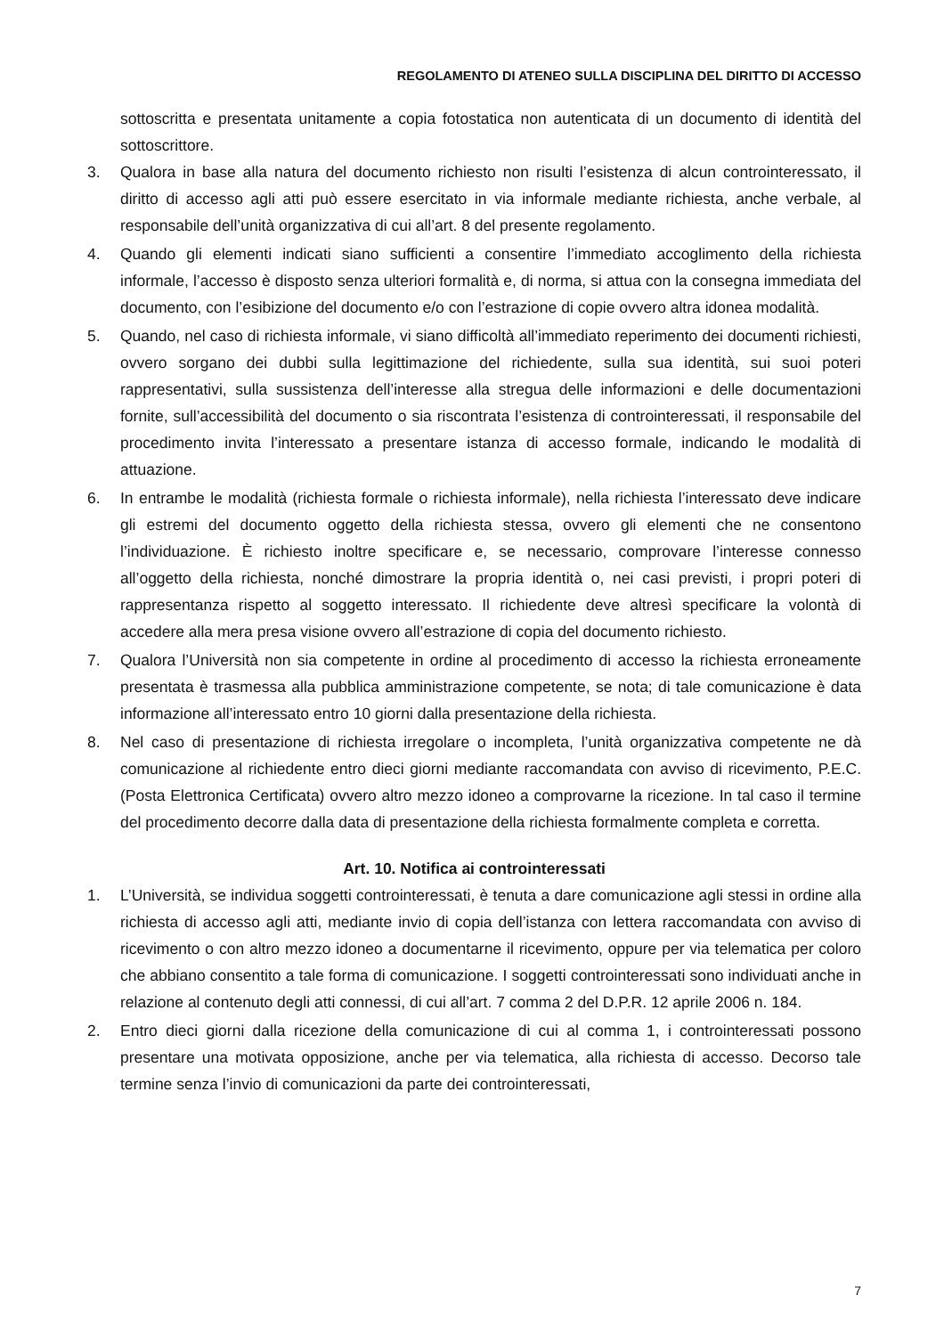REGOLAMENTO DI ATENEO SULLA DISCIPLINA DEL DIRITTO DI ACCESSO
sottoscritta e presentata unitamente a copia fotostatica non autenticata di un documento di identità del sottoscrittore.
3. Qualora in base alla natura del documento richiesto non risulti l’esistenza di alcun controinteressato, il diritto di accesso agli atti può essere esercitato in via informale mediante richiesta, anche verbale, al responsabile dell’unità organizzativa di cui all’art. 8 del presente regolamento.
4. Quando gli elementi indicati siano sufficienti a consentire l’immediato accoglimento della richiesta informale, l’accesso è disposto senza ulteriori formalità e, di norma, si attua con la consegna immediata del documento, con l’esibizione del documento e/o con l’estrazione di copie ovvero altra idonea modalità.
5. Quando, nel caso di richiesta informale, vi siano difficoltà all’immediato reperimento dei documenti richiesti, ovvero sorgano dei dubbi sulla legittimazione del richiedente, sulla sua identità, sui suoi poteri rappresentativi, sulla sussistenza dell’interesse alla stregua delle informazioni e delle documentazioni fornite, sull’accessibilità del documento o sia riscontrata l’esistenza di controinteressati, il responsabile del procedimento invita l’interessato a presentare istanza di accesso formale, indicando le modalità di attuazione.
6. In entrambe le modalità (richiesta formale o richiesta informale), nella richiesta l’interessato deve indicare gli estremi del documento oggetto della richiesta stessa, ovvero gli elementi che ne consentono l’individuazione. È richiesto inoltre specificare e, se necessario, comprovare l’interesse connesso all’oggetto della richiesta, nonché dimostrare la propria identità o, nei casi previsti, i propri poteri di rappresentanza rispetto al soggetto interessato. Il richiedente deve altresì specificare la volontà di accedere alla mera presa visione ovvero all’estrazione di copia del documento richiesto.
7. Qualora l’Università non sia competente in ordine al procedimento di accesso la richiesta erroneamente presentata è trasmessa alla pubblica amministrazione competente, se nota; di tale comunicazione è data informazione all’interessato entro 10 giorni dalla presentazione della richiesta.
8. Nel caso di presentazione di richiesta irregolare o incompleta, l’unità organizzativa competente ne dà comunicazione al richiedente entro dieci giorni mediante raccomandata con avviso di ricevimento, P.E.C. (Posta Elettronica Certificata) ovvero altro mezzo idoneo a comprovarne la ricezione. In tal caso il termine del procedimento decorre dalla data di presentazione della richiesta formalmente completa e corretta.
Art. 10. Notifica ai controinteressati
1. L’Università, se individua soggetti controinteressati, è tenuta a dare comunicazione agli stessi in ordine alla richiesta di accesso agli atti, mediante invio di copia dell’istanza con lettera raccomandata con avviso di ricevimento o con altro mezzo idoneo a documentarne il ricevimento, oppure per via telematica per coloro che abbiano consentito a tale forma di comunicazione. I soggetti controinteressati sono individuati anche in relazione al contenuto degli atti connessi, di cui all’art. 7 comma 2 del D.P.R. 12 aprile 2006 n. 184.
2. Entro dieci giorni dalla ricezione della comunicazione di cui al comma 1, i controinteressati possono presentare una motivata opposizione, anche per via telematica, alla richiesta di accesso. Decorso tale termine senza l’invio di comunicazioni da parte dei controinteressati,
7